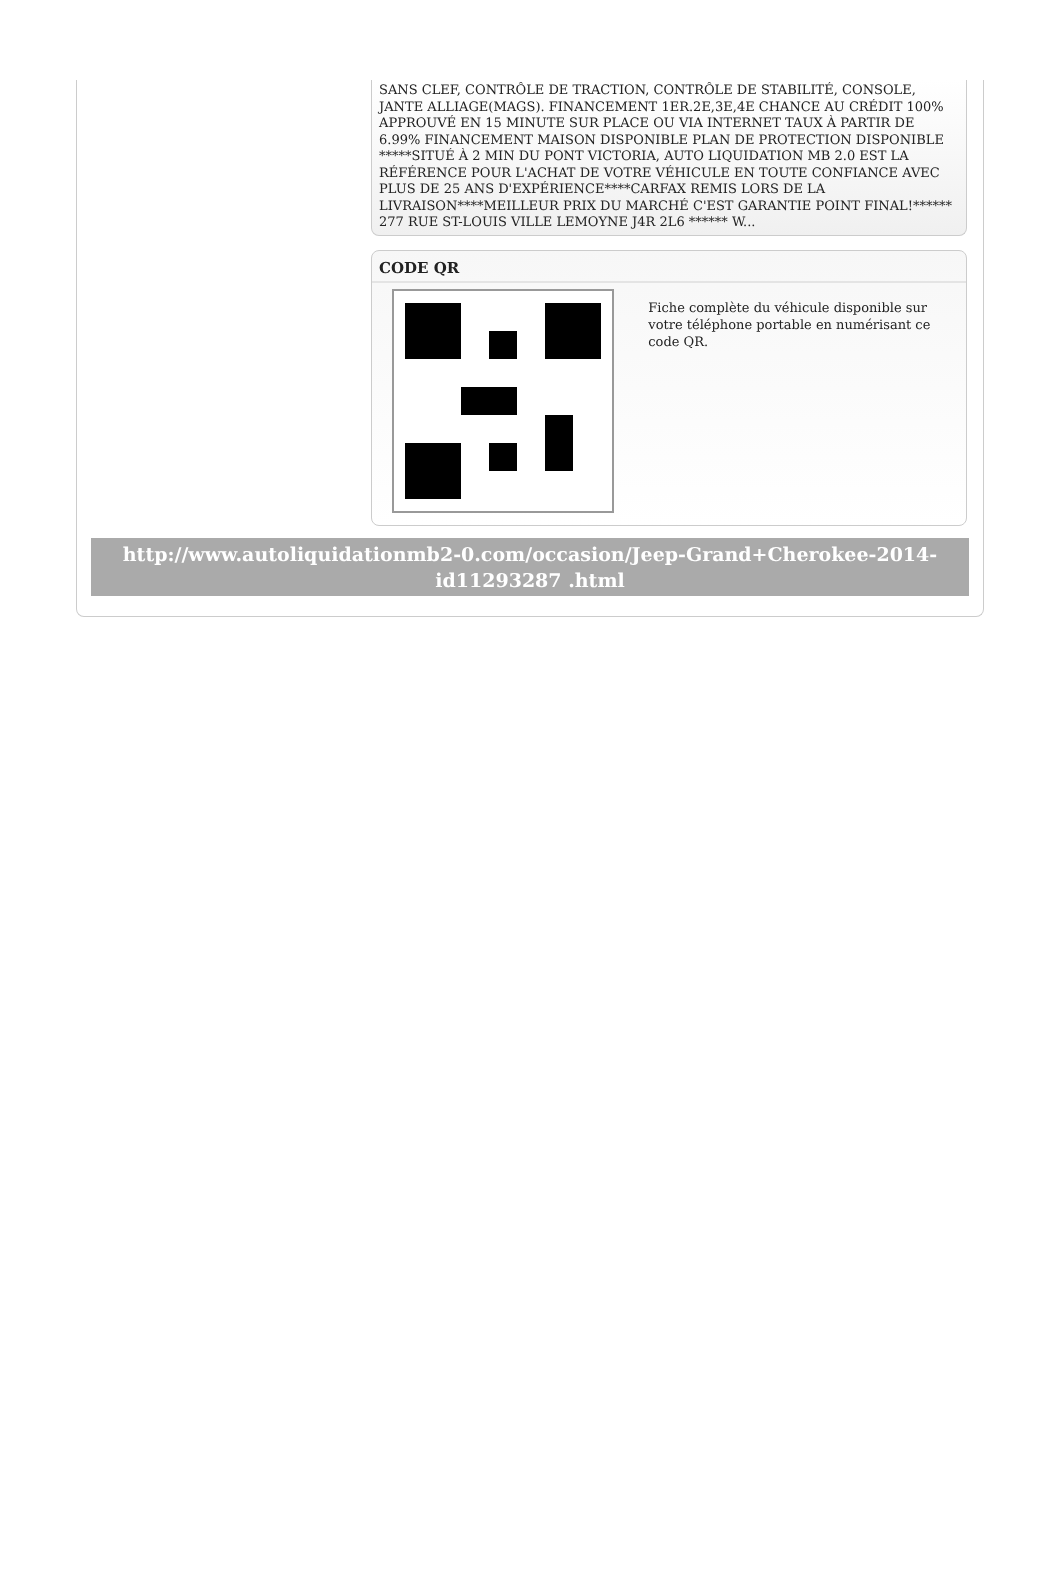SANS CLEF, CONTRÔLE DE TRACTION, CONTRÔLE DE STABILITÉ, CONSOLE, JANTE ALLIAGE(MAGS). FINANCEMENT 1ER.2E,3E,4E CHANCE AU CRÉDIT 100% APPROUVÉ EN 15 MINUTE SUR PLACE OU VIA INTERNET TAUX À PARTIR DE 6.99% FINANCEMENT MAISON DISPONIBLE PLAN DE PROTECTION DISPONIBLE *****SITUÉ À 2 MIN DU PONT VICTORIA, AUTO LIQUIDATION MB 2.0 EST LA RÉFÉRENCE POUR L'ACHAT DE VOTRE VÉHICULE EN TOUTE CONFIANCE AVEC PLUS DE 25 ANS D'EXPÉRIENCE****CARFAX REMIS LORS DE LA LIVRAISON****MEILLEUR PRIX DU MARCHÉ C'EST GARANTIE POINT FINAL!****** 277 RUE ST-LOUIS VILLE LEMOYNE J4R 2L6 ****** W...
CODE QR
Fiche complète du véhicule disponible sur votre téléphone portable en numérisant ce code QR.
http://www.autoliquidationmb2-0.com/occasion/Jeep-Grand+Cherokee-2014-id11293287 .html